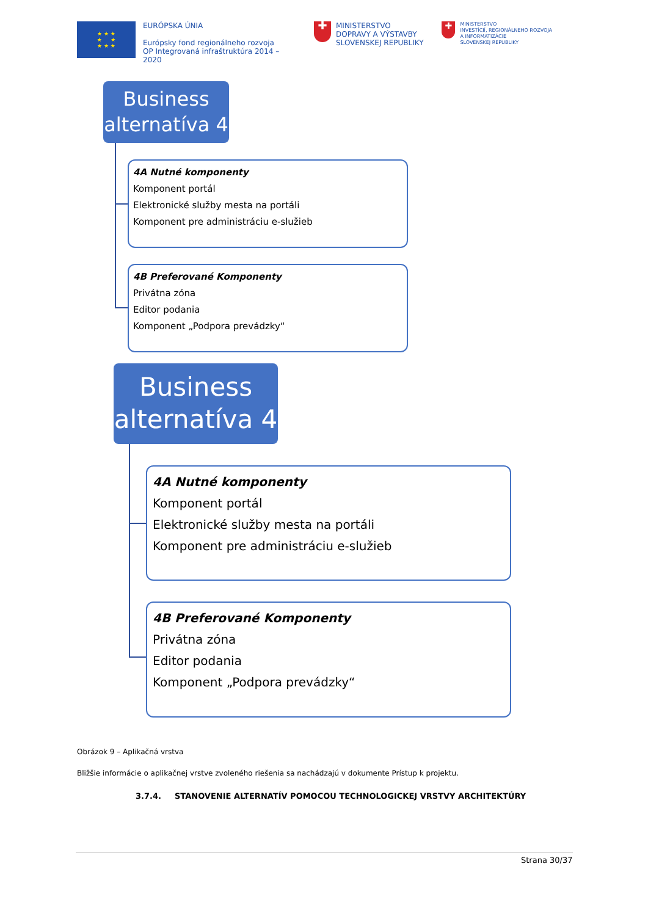★ ★ ★
★ ★
★ ★ ★
EURÓPSKA ÚNIA
Európsky fond regionálneho rozvoja
OP Integrovaná infraštruktúra 2014 – 2020
✚
MINISTERSTVO
DOPRAVY A VÝSTAVBY
SLOVENSKEJ REPUBLIKY
✚
MINISTERSTVO
INVESTÍCIÍ, REGIONÁLNEHO ROZVOJA
A INFORMATIZÁCIE
SLOVENSKEJ REPUBLIKY
Business
alternatíva 4
4A Nutné komponenty
Komponent portál
Elektronické služby mesta na portáli
Komponent pre administráciu e-služieb
4B Preferované Komponenty
Privátna zóna
Editor podania
Komponent „Podpora prevádzky“
Business
alternatíva 4
4A Nutné komponenty
Komponent portál
Elektronické služby mesta na portáli
Komponent pre administráciu e-služieb
4B Preferované Komponenty
Privátna zóna
Editor podania
Komponent „Podpora prevádzky“
Obrázok 9 – Aplikačná vrstva
Bližšie informácie o aplikačnej vrstve zvoleného riešenia sa nachádzajú v dokumente Prístup k projektu.
3.7.4. STANOVENIE ALTERNATÍV POMOCOU TECHNOLOGICKEJ VRSTVY ARCHITEKTÚRY
Strana 30/37